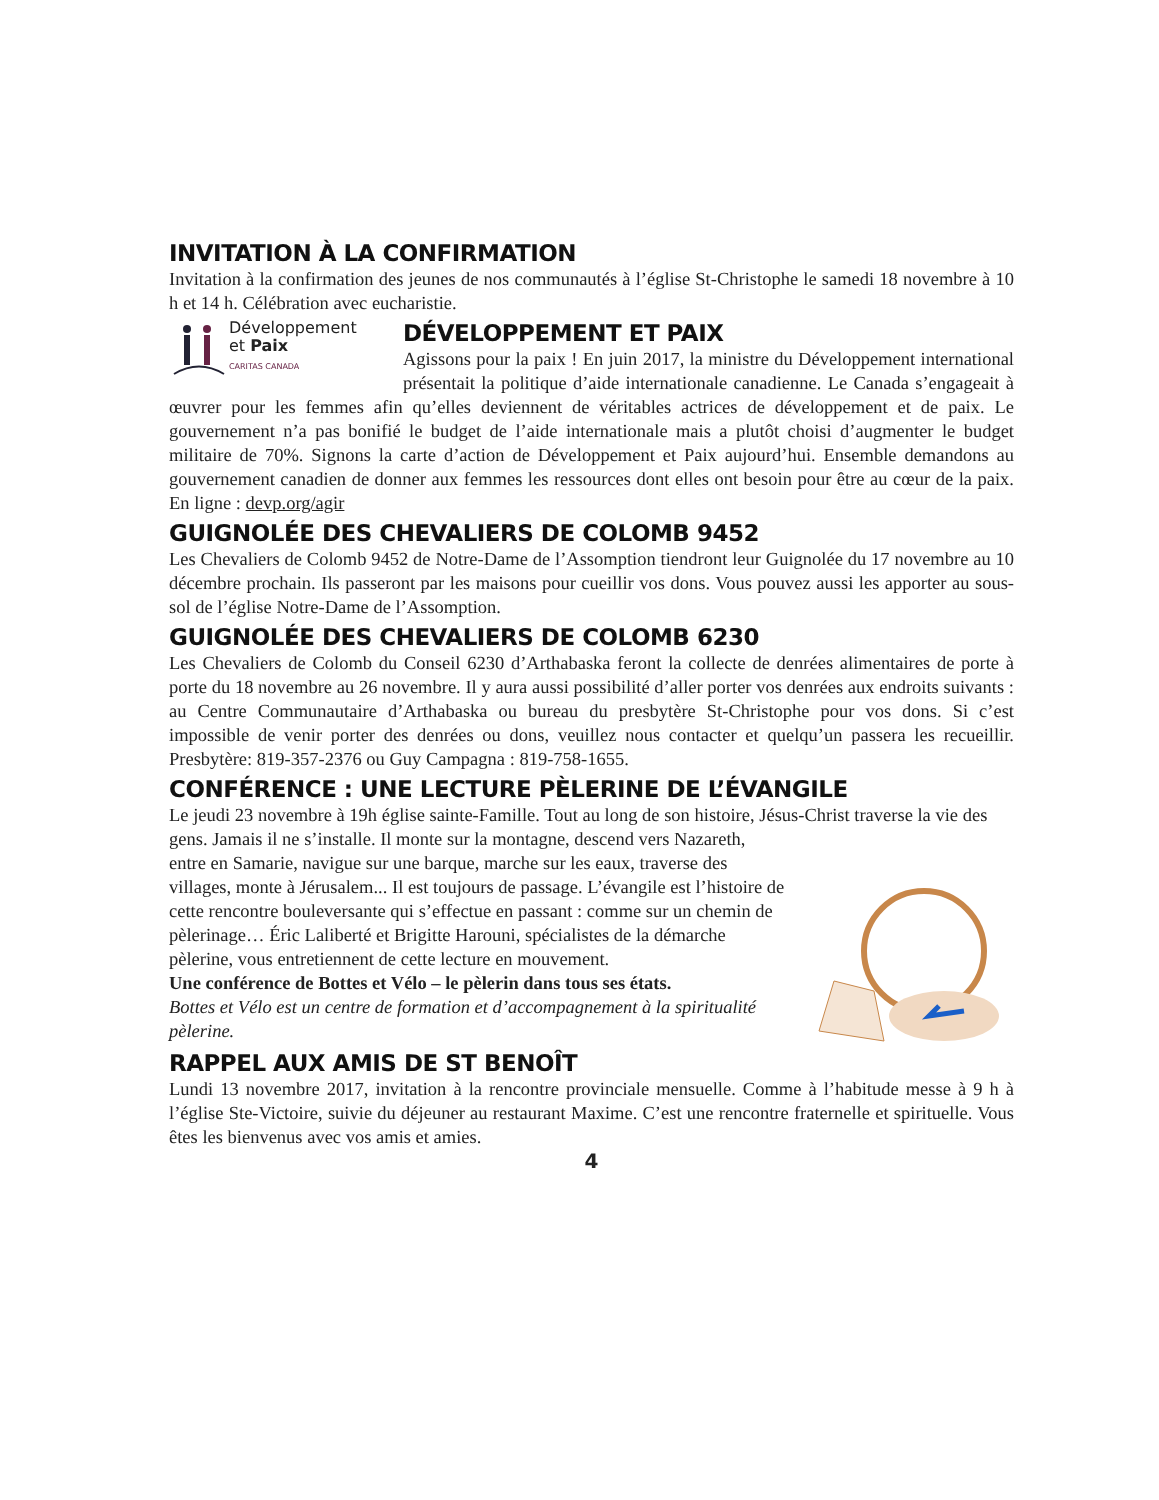INVITATION À LA CONFIRMATION
Invitation à la confirmation des jeunes de nos communautés à l’église St-Christophe le samedi 18 novembre à 10 h et 14 h. Célébration avec eucharistie.
Développement
et Paix
CARITAS CANADA
DÉVELOPPEMENT ET PAIX
Agissons pour la paix ! En juin 2017, la ministre du Développement international présentait la politique d’aide internationale canadienne. Le Canada s’engageait à œuvrer pour les femmes afin qu’elles deviennent de véritables actrices de développement et de paix. Le gouvernement n’a pas bonifié le budget de l’aide internationale mais a plutôt choisi d’augmenter le budget militaire de 70%. Signons la carte d’action de Développement et Paix aujourd’hui. Ensemble demandons au gouvernement canadien de donner aux femmes les ressources dont elles ont besoin pour être au cœur de la paix. En ligne : devp.org/agir
GUIGNOLÉE DES CHEVALIERS DE COLOMB 9452
Les Chevaliers de Colomb 9452 de Notre-Dame de l’Assomption tiendront leur Guignolée du 17 novembre au 10 décembre prochain. Ils passeront par les maisons pour cueillir vos dons. Vous pouvez aussi les apporter au sous-sol de l’église Notre-Dame de l’Assomption.
GUIGNOLÉE DES CHEVALIERS DE COLOMB 6230
Les Chevaliers de Colomb du Conseil 6230 d’Arthabaska feront la collecte de denrées alimentaires de porte à porte du 18 novembre au 26 novembre. Il y aura aussi possibilité d’aller porter vos denrées aux endroits suivants : au Centre Communautaire d’Arthabaska ou bureau du presbytère St-Christophe pour vos dons. Si c’est impossible de venir porter des denrées ou dons, veuillez nous contacter et quelqu’un passera les recueillir. Presbytère: 819-357-2376 ou Guy Campagna : 819-758-1655.
CONFÉRENCE : UNE LECTURE PÈLERINE DE L’ÉVANGILE
Le jeudi 23 novembre à 19h église sainte-Famille. Tout au long de son histoire, Jésus-Christ traverse la vie des gens. Jamais il ne s’installe. Il monte sur la montagne, descend vers Nazareth,
entre en Samarie, navigue sur une barque, marche sur les eaux, traverse des villages, monte à Jérusalem... Il est toujours de passage. L’évangile est l’histoire de cette rencontre bouleversante qui s’effectue en passant : comme sur un chemin de pèlerinage… Éric Laliberté et Brigitte Harouni, spécialistes de la démarche pèlerine, vous entretiennent de cette lecture en mouvement.
Une conférence de Bottes et Vélo – le pèlerin dans tous ses états.
Bottes et Vélo est un centre de formation et d’accompagnement à la spiritualité pèlerine.
RAPPEL AUX AMIS DE ST BENOÎT
Lundi 13 novembre 2017, invitation à la rencontre provinciale mensuelle. Comme à l’habitude messe à 9 h à l’église Ste-Victoire, suivie du déjeuner au restaurant Maxime. C’est une rencontre fraternelle et spirituelle. Vous êtes les bienvenus avec vos amis et amies.
4